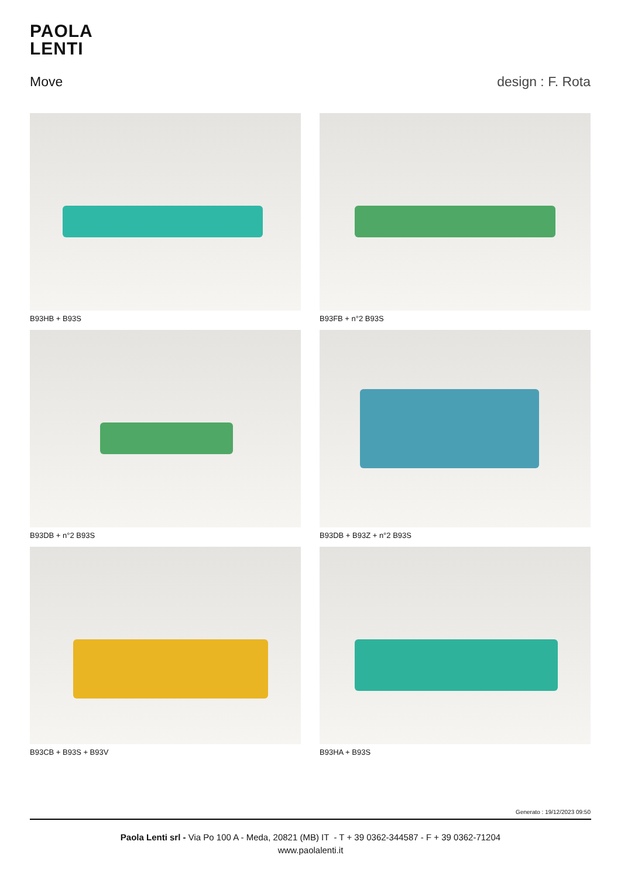PAOLA
LENTI
Move design : F. Rota
B93HB + B93S
B93FB + n°2 B93S
B93DB + n°2 B93S
B93DB + B93Z + n°2 B93S
B93CB + B93S + B93V
B93HA + B93S
Generato : 19/12/2023 09:50
Paola Lenti srl - Via Po 100 A - Meda, 20821 (MB) IT - T + 39 0362-344587 - F + 39 0362-71204
www.paolalenti.it